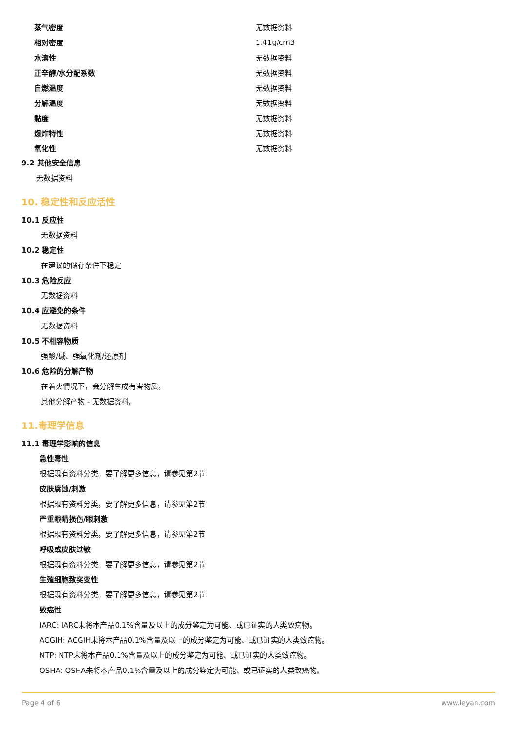| 蒸气密度 | 无数据资料 |
| 相对密度 | 1.41g/cm3 |
| 水溶性 | 无数据资料 |
| 正辛醇/水分配系数 | 无数据资料 |
| 自燃温度 | 无数据资料 |
| 分解温度 | 无数据资料 |
| 黏度 | 无数据资料 |
| 爆炸特性 | 无数据资料 |
| 氧化性 | 无数据资料 |
9.2 其他安全信息
无数据资料
10. 稳定性和反应活性
10.1 反应性
无数据资料
10.2 稳定性
在建议的储存条件下稳定
10.3 危险反应
无数据资料
10.4 应避免的条件
无数据资料
10.5 不相容物质
强酸/碱、强氧化剂/还原剂
10.6 危险的分解产物
在着火情况下，会分解生成有害物质。
其他分解产物 - 无数据资料。
11.毒理学信息
11.1 毒理学影响的信息
急性毒性
根据现有资料分类。要了解更多信息，请参见第2节
皮肤腐蚀/刺激
根据现有资料分类。要了解更多信息，请参见第2节
严重眼睛损伤/眼刺激
根据现有资料分类。要了解更多信息，请参见第2节
呼吸或皮肤过敏
根据现有资料分类。要了解更多信息，请参见第2节
生殖细胞致突变性
根据现有资料分类。要了解更多信息，请参见第2节
致癌性
IARC: IARC未将本产品0.1%含量及以上的成分鉴定为可能、或已证实的人类致癌物。
ACGIH: ACGIH未将本产品0.1%含量及以上的成分鉴定为可能、或已证实的人类致癌物。
NTP: NTP未将本产品0.1%含量及以上的成分鉴定为可能、或已证实的人类致癌物。
OSHA: OSHA未将本产品0.1%含量及以上的成分鉴定为可能、或已证实的人类致癌物。
Page 4 of 6 www.leyan.com